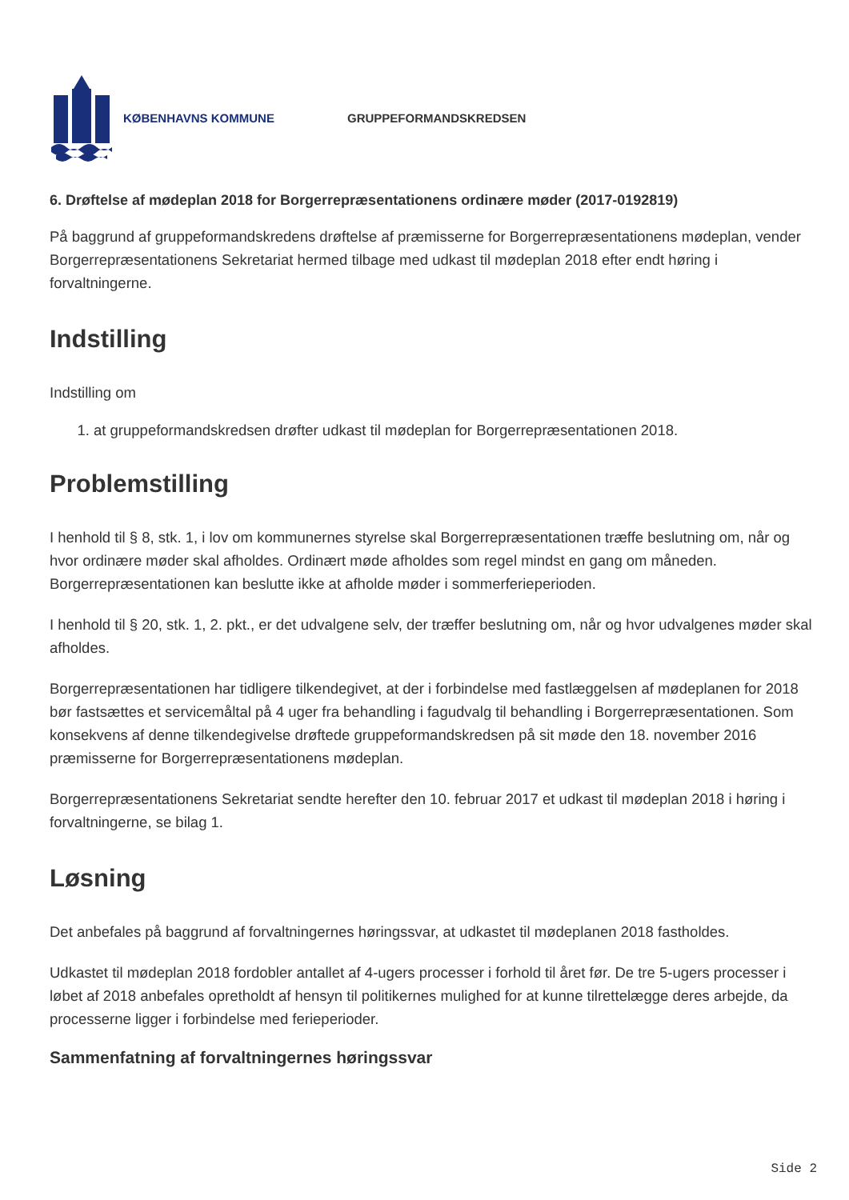KØBENHAVNS KOMMUNE GRUPPEFORMANDSKREDSEN
6. Drøftelse af mødeplan 2018 for Borgerrepræsentationens ordinære møder (2017-0192819)
På baggrund af gruppeformandskredens drøftelse af præmisserne for Borgerrepræsentationens mødeplan, vender Borgerrepræsentationens Sekretariat hermed tilbage med udkast til mødeplan 2018 efter endt høring i forvaltningerne.
Indstilling
Indstilling om
1. at gruppeformandskredsen drøfter udkast til mødeplan for Borgerrepræsentationen 2018.
Problemstilling
I henhold til § 8, stk. 1, i lov om kommunernes styrelse skal Borgerrepræsentationen træffe beslutning om, når og hvor ordinære møder skal afholdes. Ordinært møde afholdes som regel mindst en gang om måneden. Borgerrepræsentationen kan beslutte ikke at afholde møder i sommerferieperioden.
I henhold til § 20, stk. 1, 2. pkt., er det udvalgene selv, der træffer beslutning om, når og hvor udvalgenes møder skal afholdes.
Borgerrepræsentationen har tidligere tilkendegivet, at der i forbindelse med fastlæggelsen af mødeplanen for 2018 bør fastsættes et servicemåltal på 4 uger fra behandling i fagudvalg til behandling i Borgerrepræsentationen. Som konsekvens af denne tilkendegivelse drøftede gruppeformandskredsen på sit møde den 18. november 2016 præmisserne for Borgerrepræsentationens mødeplan.
Borgerrepræsentationens Sekretariat sendte herefter den 10. februar 2017 et udkast til mødeplan 2018 i høring i forvaltningerne, se bilag 1.
Løsning
Det anbefales på baggrund af forvaltningernes høringssvar, at udkastet til mødeplanen 2018 fastholdes.
Udkastet til mødeplan 2018 fordobler antallet af 4-ugers processer i forhold til året før. De tre 5-ugers processer i løbet af 2018 anbefales opretholdt af hensyn til politikernes mulighed for at kunne tilrettelægge deres arbejde, da processerne ligger i forbindelse med ferieperioder.
Sammenfatning af forvaltningernes høringssvar
Side 2